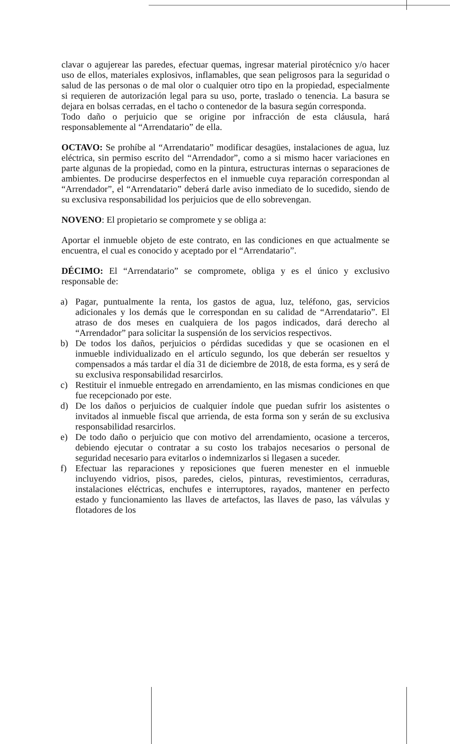clavar o agujerear las paredes, efectuar quemas, ingresar material pirotécnico y/o hacer uso de ellos, materiales explosivos, inflamables, que sean peligrosos para la seguridad o salud de las personas o de mal olor o cualquier otro tipo en la propiedad, especialmente si requieren de autorización legal para su uso, porte, traslado o tenencia. La basura se dejara en bolsas cerradas, en el tacho o contenedor de la basura según corresponda.
Todo daño o perjuicio que se origine por infracción de esta cláusula, hará responsablemente al “Arrendatario” de ella.
OCTAVO: Se prohíbe al “Arrendatario” modificar desagües, instalaciones de agua, luz eléctrica, sin permiso escrito del “Arrendador”, como a si mismo hacer variaciones en parte algunas de la propiedad, como en la pintura, estructuras internas o separaciones de ambientes. De producirse desperfectos en el inmueble cuya reparación correspondan al “Arrendador”, el “Arrendatario” deberá darle aviso inmediato de lo sucedido, siendo de su exclusiva responsabilidad los perjuicios que de ello sobrevengan.
NOVENO: El propietario se compromete y se obliga a:
Aportar el inmueble objeto de este contrato, en las condiciones en que actualmente se encuentra, el cual es conocido y aceptado por el “Arrendatario”.
DÉCIMO: El “Arrendatario” se compromete, obliga y es el único y exclusivo responsable de:
a) Pagar, puntualmente la renta, los gastos de agua, luz, teléfono, gas, servicios adicionales y los demás que le correspondan en su calidad de “Arrendatario”. El atraso de dos meses en cualquiera de los pagos indicados, dará derecho al “Arrendador” para solicitar la suspensión de los servicios respectivos.
b) De todos los daños, perjuicios o pérdidas sucedidas y que se ocasionen en el inmueble individualizado en el artículo segundo, los que deberán ser resueltos y compensados a más tardar el día 31 de diciembre de 2018, de esta forma, es y será de su exclusiva responsabilidad resarcirlos.
c) Restituir el inmueble entregado en arrendamiento, en las mismas condiciones en que fue recepcionado por este.
d) De los daños o perjuicios de cualquier índole que puedan sufrir los asistentes o invitados al inmueble fiscal que arrienda, de esta forma son y serán de su exclusiva responsabilidad resarcirlos.
e) De todo daño o perjuicio que con motivo del arrendamiento, ocasione a terceros, debiendo ejecutar o contratar a su costo los trabajos necesarios o personal de seguridad necesario para evitarlos o indemnizarlos si llegasen a suceder.
f) Efectuar las reparaciones y reposiciones que fueren menester en el inmueble incluyendo vidrios, pisos, paredes, cielos, pinturas, revestimientos, cerraduras, instalaciones eléctricas, enchufes e interruptores, rayados, mantener en perfecto estado y funcionamiento las llaves de artefactos, las llaves de paso, las válvulas y flotadores de los